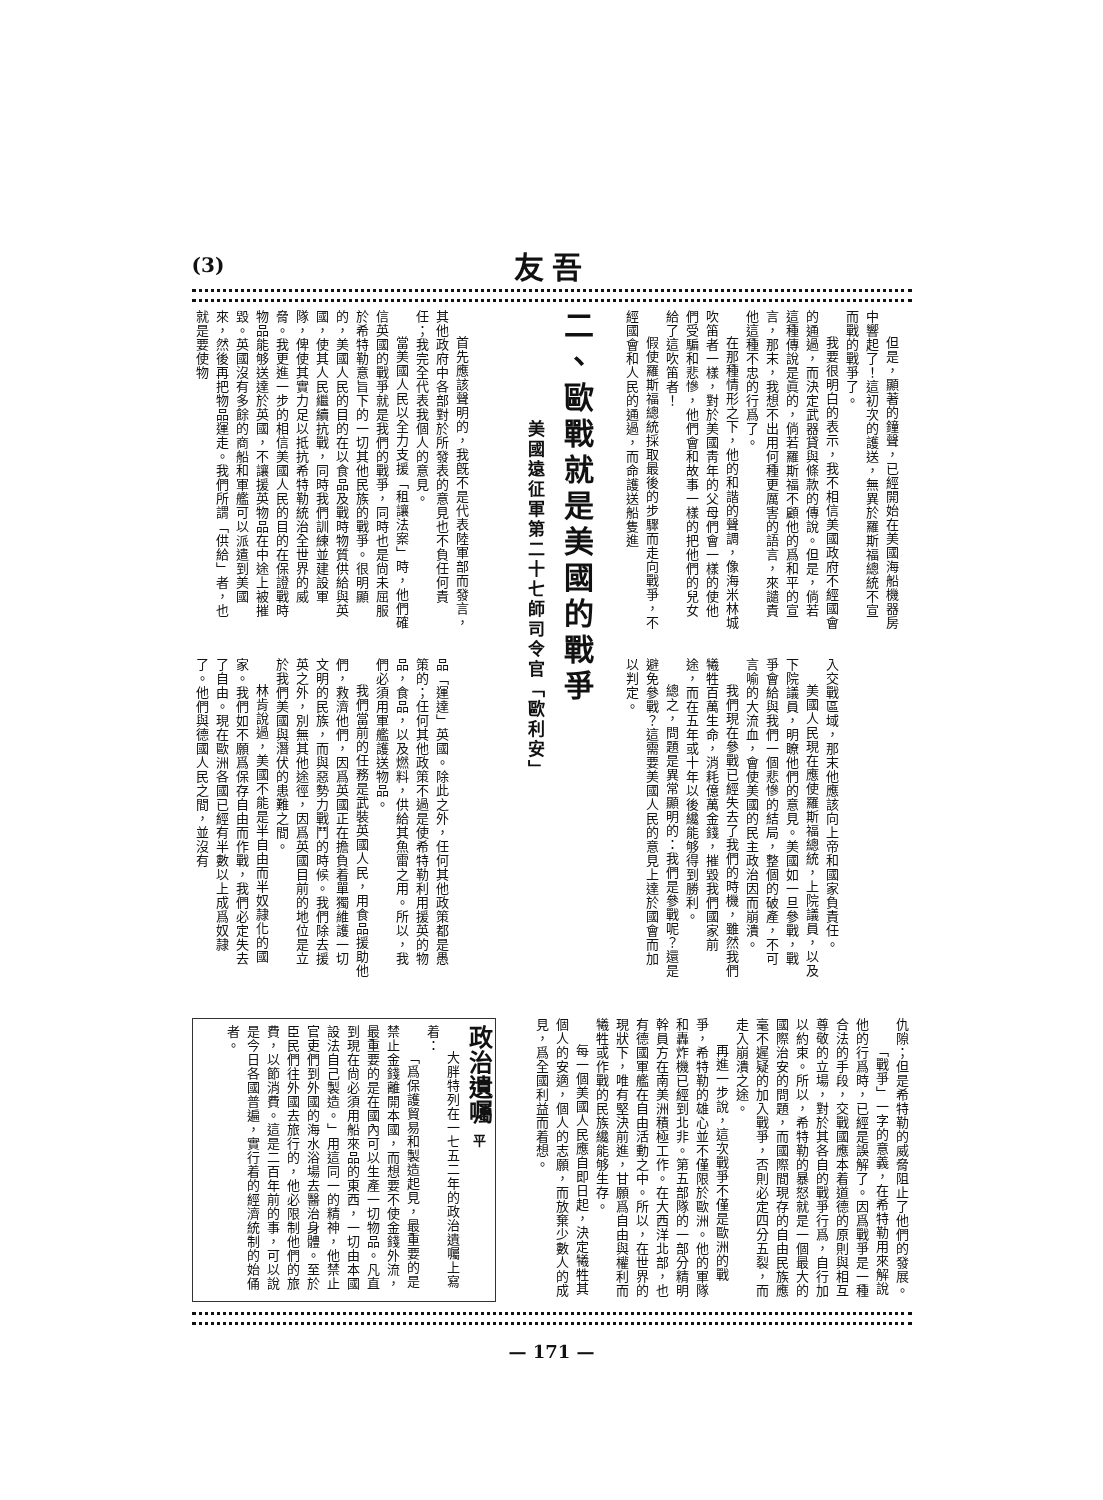(3) 友吾
但是，顯著的鐘聲，已經開始在美國海船機器房中響起了！這初次的護送，無異於羅斯福總統不宣而戰的戰爭了。
我要很明白的表示，我不相信美國政府不經國會的通過，而決定武器貸與條款的傳說。但是，倘若這種傳說是眞的，倘若羅斯福不顧他的爲和平的宣言，那末，我想不出用何種更厲害的語言，來譴責他這種不忠的行爲了。
在那種情形之下，他的和諧的聲調，像海米林城吹笛者一樣，對於美國靑年的父母們會一樣的使他們受騙和悲慘，他們會和故事一樣的把他們的兒女給了這吹笛者！
假使羅斯福總統採取最後的步驟而走向戰爭，不經國會和人民的通過，而命護送船隻進
入交戰區域，那末他應該向上帝和國家負責任。
美國人民現在應使羅斯福總統，上院議員，以及下院議員，明瞭他們的意見。美國如一旦參戰，戰爭會給與我們一個悲慘的結局，整個的破產，不可言喻的大流血，會使美國的民主政治因而崩潰。
我們現在參戰已經失去了我們的時機，雖然我們犧牲百萬生命，消耗億萬金錢，摧毀我們國家前途，而在五年或十年以後纔能够得到勝利。
總之，問題是異常顯明的：我們是參戰呢？還是避免參戰？這需要美國人民的意見上達於國會而加以判定。
二、歐戰就是美國的戰爭
美國遠征軍第二十七師司令官「歐利安」
首先應該聲明的，我旣不是代表陸軍部而發言，其他政府中各部對於所發表的意見也不負任何責任；我完全代表我個人的意見。
當美國人民以全力支援「租讓法案」時，他們確信英國的戰爭就是我們的戰爭，同時也是尙未屈服於希特勒意旨下的一切其他民族的戰爭。很明顯的，美國人民的目的在以食品及戰時物質供給與英國，使其人民繼續抗戰，同時我們訓練並建設軍隊，俾使其實力足以抵抗希特勒統治全世界的威脅。我更進一步的相信美國人民的目的在保證戰時物品能够送達於英國，不讓援英物品在中途上被摧毀。英國沒有多餘的商船和軍艦可以派遣到美國來，然後再把物品運走。我們所謂「供給」者，也就是要使物
品「運達」英國。除此之外，任何其他政策都是愚策的；任何其他政策不過是使希特勒利用援英的物品，食品，以及燃料，供給其魚雷之用。所以，我們必須用軍艦護送物品。
我們當前的任務是武裝英國人民，用食品援助他們，救濟他們，因爲英國正在擔負着單獨維護一切文明的民族，而與惡勢力戰鬥的時候。我們除去援英之外，別無其他途徑，因爲英國目前的地位是立於我們美國與潛伏的患難之間。
林肯說過，美國不能是半自由而半奴隷化的國家。我們如不願爲保存自由而作戰，我們必定失去了自由。現在歐洲各國已經有半數以上成爲奴隷了。他們與德國人民之間，並沒有
仇隙；但是希特勒的威脅阻止了他們的發展。
「戰爭」一字的意義，在希特勒用來解說他的行爲時，已經是誤解了。因爲戰爭是一種合法的手段，交戰國應本着道德的原則與相互尊敬的立場，對於其各自的戰爭行爲，自行加以約束。所以，希特勒的暴怒就是一個最大的國際治安的問題，而國際間現存的自由民族應毫不遲疑的加入戰爭，否則必定四分五裂，而走入崩潰之途。
再進一步說，這次戰爭不僅是歐洲的戰爭，希特勒的雄心並不僅限於歐洲。他的軍隊和轟炸機已經到北非。第五部隊的一部分精明幹員方在南美洲積極工作。在大西洋北部，也有德國軍艦在自由活動之中。所以，在世界的現狀下，唯有堅決前進，甘願爲自由與權利而犧牲或作戰的民族纔能够生存。
每一個美國人民應自即日起，決定犧牲其個人的安適，個人的志願，而放棄少數人的成見，爲全國利益而着想。
政治遺囑 平
大胖特列在一七五二年的政治遺囑上寫着：
「爲保護貿易和製造起見，最重要的是禁止金錢離開本國，而想要不使金錢外流，最重要的是在國內可以生產一切物品。凡直到現在尙必須用船來品的東西，一切由本國設法自己製造。」用這同一的精神，他禁止官吏們到外國的海水浴場去醫治身體。至於臣民們往外國去旅行的，他必限制他們的旅費，以節消費。這是二百年前的事，可以說是今日各國普遍，實行着的經濟統制的始俑者。
— 171 —